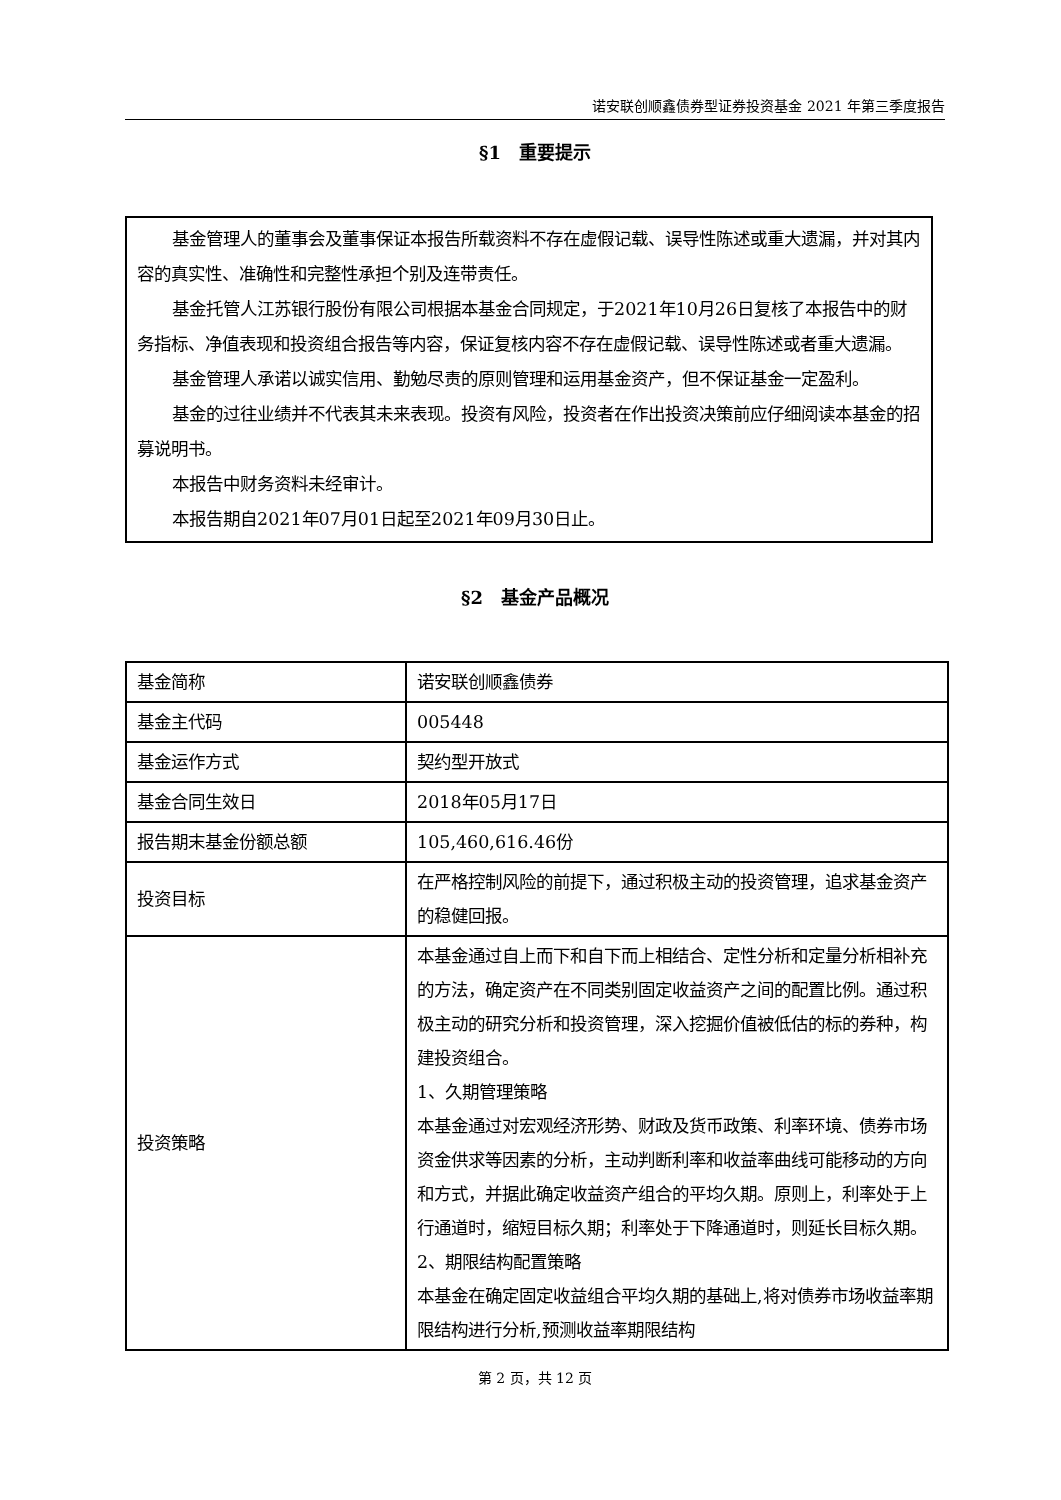诺安联创顺鑫债券型证券投资基金 2021 年第三季度报告
§1　重要提示
基金管理人的董事会及董事保证本报告所载资料不存在虚假记载、误导性陈述或重大遗漏，并对其内容的真实性、准确性和完整性承担个别及连带责任。
基金托管人江苏银行股份有限公司根据本基金合同规定，于2021年10月26日复核了本报告中的财务指标、净值表现和投资组合报告等内容，保证复核内容不存在虚假记载、误导性陈述或者重大遗漏。
基金管理人承诺以诚实信用、勤勉尽责的原则管理和运用基金资产，但不保证基金一定盈利。
基金的过往业绩并不代表其未来表现。投资有风险，投资者在作出投资决策前应仔细阅读本基金的招募说明书。
本报告中财务资料未经审计。
本报告期自2021年07月01日起至2021年09月30日止。
§2　基金产品概况
| 基金简称 | 诺安联创顺鑫债券 |
| 基金主代码 | 005448 |
| 基金运作方式 | 契约型开放式 |
| 基金合同生效日 | 2018年05月17日 |
| 报告期末基金份额总额 | 105,460,616.46份 |
| 投资目标 | 在严格控制风险的前提下，通过积极主动的投资管理，追求基金资产的稳健回报。 |
| 投资策略 | 本基金通过自上而下和自下而上相结合、定性分析和定量分析相补充的方法，确定资产在不同类别固定收益资产之间的配置比例。通过积极主动的研究分析和投资管理，深入挖掘价值被低估的标的券种，构建投资组合。 1、久期管理策略 本基金通过对宏观经济形势、财政及货币政策、利率环境、债券市场资金供求等因素的分析，主动判断利率和收益率曲线可能移动的方向和方式，并据此确定收益资产组合的平均久期。原则上，利率处于上行通道时，缩短目标久期；利率处于下降通道时，则延长目标久期。 2、期限结构配置策略 本基金在确定固定收益组合平均久期的基础上,将对债券市场收益率期限结构进行分析,预测收益率期限结构 |
第 2 页，共 12 页